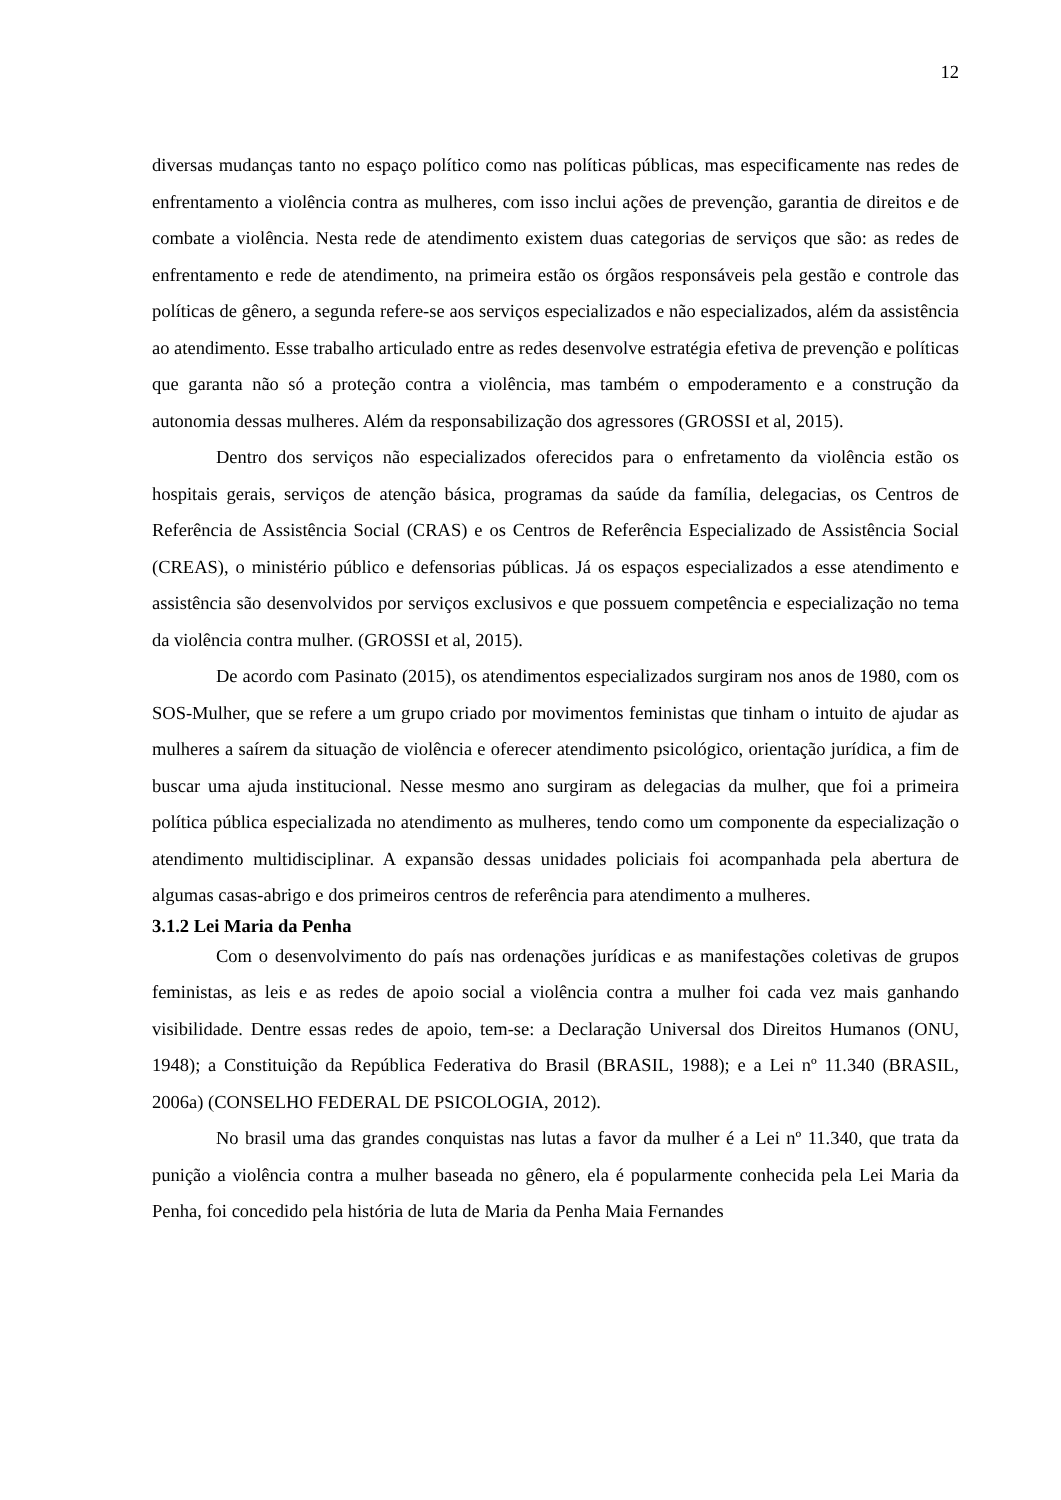12
diversas mudanças tanto no espaço político como nas políticas públicas, mas especificamente nas redes de enfrentamento a violência contra as mulheres, com isso inclui ações de prevenção, garantia de direitos e de combate a violência. Nesta rede de atendimento existem duas categorias de serviços que são: as redes de enfrentamento e rede de atendimento, na primeira estão os órgãos responsáveis pela gestão e controle das políticas de gênero, a segunda refere-se aos serviços especializados e não especializados, além da assistência ao atendimento. Esse trabalho articulado entre as redes desenvolve estratégia efetiva de prevenção e políticas que garanta não só a proteção contra a violência, mas também o empoderamento e a construção da autonomia dessas mulheres. Além da responsabilização dos agressores (GROSSI et al, 2015).
Dentro dos serviços não especializados oferecidos para o enfretamento da violência estão os hospitais gerais, serviços de atenção básica, programas da saúde da família, delegacias, os Centros de Referência de Assistência Social (CRAS) e os Centros de Referência Especializado de Assistência Social (CREAS), o ministério público e defensorias públicas. Já os espaços especializados a esse atendimento e assistência são desenvolvidos por serviços exclusivos e que possuem competência e especialização no tema da violência contra mulher. (GROSSI et al, 2015).
De acordo com Pasinato (2015), os atendimentos especializados surgiram nos anos de 1980, com os SOS-Mulher, que se refere a um grupo criado por movimentos feministas que tinham o intuito de ajudar as mulheres a saírem da situação de violência e oferecer atendimento psicológico, orientação jurídica, a fim de buscar uma ajuda institucional. Nesse mesmo ano surgiram as delegacias da mulher, que foi a primeira política pública especializada no atendimento as mulheres, tendo como um componente da especialização o atendimento multidisciplinar. A expansão dessas unidades policiais foi acompanhada pela abertura de algumas casas-abrigo e dos primeiros centros de referência para atendimento a mulheres.
3.1.2 Lei Maria da Penha
Com o desenvolvimento do país nas ordenações jurídicas e as manifestações coletivas de grupos feministas, as leis e as redes de apoio social a violência contra a mulher foi cada vez mais ganhando visibilidade. Dentre essas redes de apoio, tem-se: a Declaração Universal dos Direitos Humanos (ONU, 1948); a Constituição da República Federativa do Brasil (BRASIL, 1988); e a Lei nº 11.340 (BRASIL, 2006a) (CONSELHO FEDERAL DE PSICOLOGIA, 2012).
No brasil uma das grandes conquistas nas lutas a favor da mulher é a Lei nº 11.340, que trata da punição a violência contra a mulher baseada no gênero, ela é popularmente conhecida pela Lei Maria da Penha, foi concedido pela história de luta de Maria da Penha Maia Fernandes